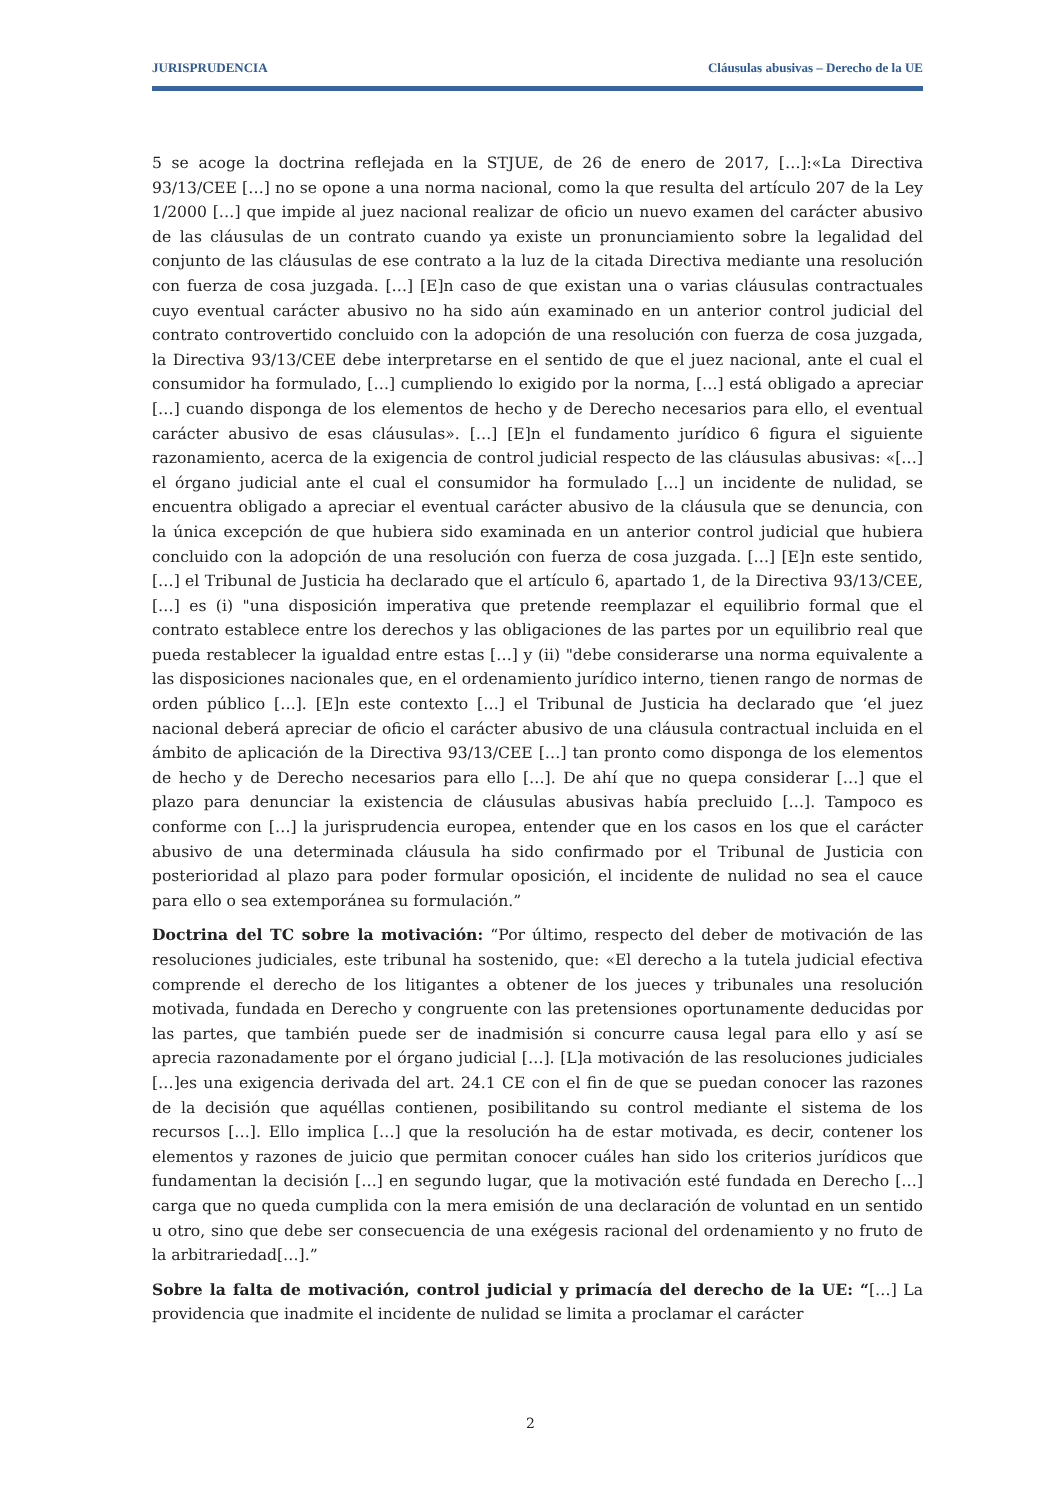JURISPRUDENCIA Cláusulas abusivas – Derecho de la UE
5 se acoge la doctrina reflejada en la STJUE, de 26 de enero de 2017, […]:«La Directiva 93/13/CEE […] no se opone a una norma nacional, como la que resulta del artículo 207 de la Ley 1/2000 […] que impide al juez nacional realizar de oficio un nuevo examen del carácter abusivo de las cláusulas de un contrato cuando ya existe un pronunciamiento sobre la legalidad del conjunto de las cláusulas de ese contrato a la luz de la citada Directiva mediante una resolución con fuerza de cosa juzgada. […] [E]n caso de que existan una o varias cláusulas contractuales cuyo eventual carácter abusivo no ha sido aún examinado en un anterior control judicial del contrato controvertido concluido con la adopción de una resolución con fuerza de cosa juzgada, la Directiva 93/13/CEE debe interpretarse en el sentido de que el juez nacional, ante el cual el consumidor ha formulado, […] cumpliendo lo exigido por la norma, […] está obligado a apreciar […] cuando disponga de los elementos de hecho y de Derecho necesarios para ello, el eventual carácter abusivo de esas cláusulas». […] [E]n el fundamento jurídico 6 figura el siguiente razonamiento, acerca de la exigencia de control judicial respecto de las cláusulas abusivas: «[…] el órgano judicial ante el cual el consumidor ha formulado […] un incidente de nulidad, se encuentra obligado a apreciar el eventual carácter abusivo de la cláusula que se denuncia, con la única excepción de que hubiera sido examinada en un anterior control judicial que hubiera concluido con la adopción de una resolución con fuerza de cosa juzgada. […] [E]n este sentido, […] el Tribunal de Justicia ha declarado que el artículo 6, apartado 1, de la Directiva 93/13/CEE, […] es (i) "una disposición imperativa que pretende reemplazar el equilibrio formal que el contrato establece entre los derechos y las obligaciones de las partes por un equilibrio real que pueda restablecer la igualdad entre estas […] y (ii) "debe considerarse una norma equivalente a las disposiciones nacionales que, en el ordenamiento jurídico interno, tienen rango de normas de orden público […]. [E]n este contexto […] el Tribunal de Justicia ha declarado que ‘el juez nacional deberá apreciar de oficio el carácter abusivo de una cláusula contractual incluida en el ámbito de aplicación de la Directiva 93/13/CEE […] tan pronto como disponga de los elementos de hecho y de Derecho necesarios para ello […]. De ahí que no quepa considerar […] que el plazo para denunciar la existencia de cláusulas abusivas había precluido […]. Tampoco es conforme con […] la jurisprudencia europea, entender que en los casos en los que el carácter abusivo de una determinada cláusula ha sido confirmado por el Tribunal de Justicia con posterioridad al plazo para poder formular oposición, el incidente de nulidad no sea el cauce para ello o sea extemporánea su formulación.”
Doctrina del TC sobre la motivación: “Por último, respecto del deber de motivación de las resoluciones judiciales, este tribunal ha sostenido, que: «El derecho a la tutela judicial efectiva comprende el derecho de los litigantes a obtener de los jueces y tribunales una resolución motivada, fundada en Derecho y congruente con las pretensiones oportunamente deducidas por las partes, que también puede ser de inadmisión si concurre causa legal para ello y así se aprecia razonadamente por el órgano judicial […]. [L]a motivación de las resoluciones judiciales […]es una exigencia derivada del art. 24.1 CE con el fin de que se puedan conocer las razones de la decisión que aquéllas contienen, posibilitando su control mediante el sistema de los recursos […]. Ello implica […] que la resolución ha de estar motivada, es decir, contener los elementos y razones de juicio que permitan conocer cuáles han sido los criterios jurídicos que fundamentan la decisión […] en segundo lugar, que la motivación esté fundada en Derecho […] carga que no queda cumplida con la mera emisión de una declaración de voluntad en un sentido u otro, sino que debe ser consecuencia de una exégesis racional del ordenamiento y no fruto de la arbitrariedad[…].”
Sobre la falta de motivación, control judicial y primacía del derecho de la UE: “[…] La providencia que inadmite el incidente de nulidad se limita a proclamar el carácter
2